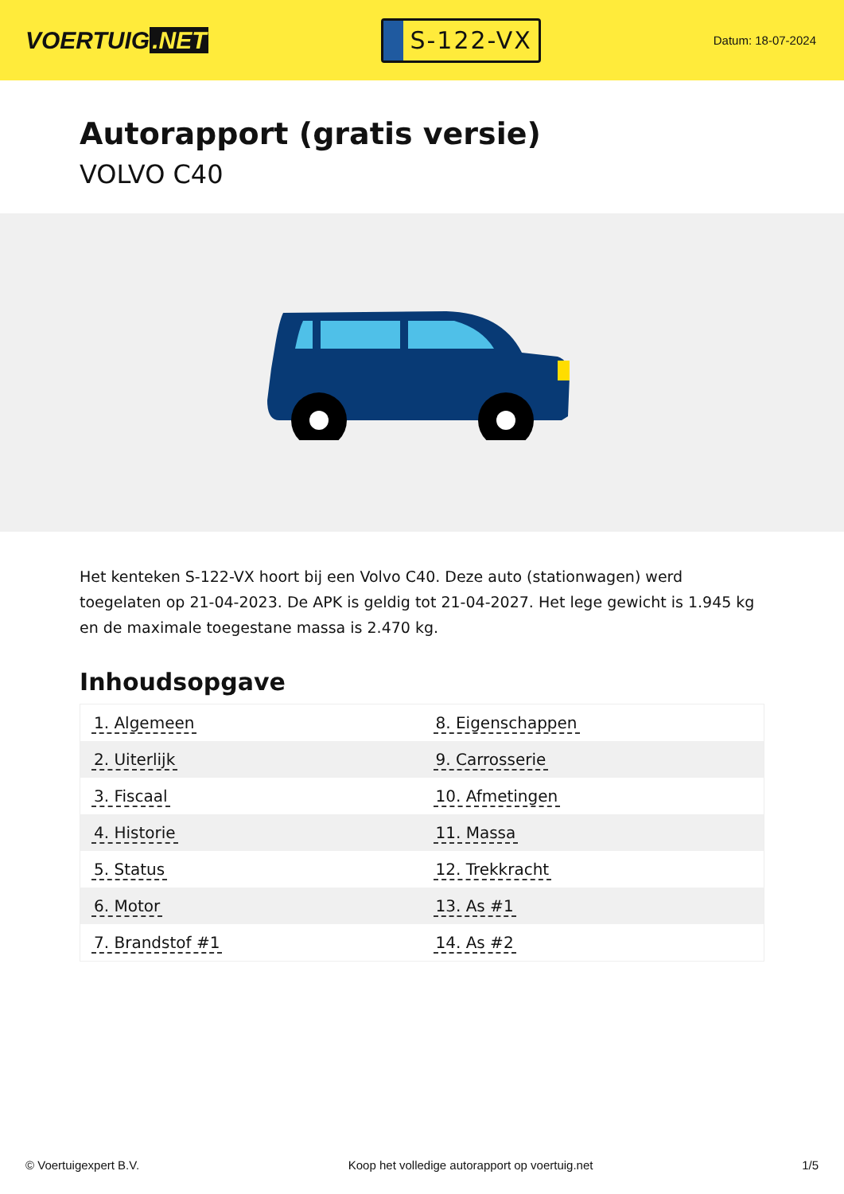VOERTUIG.NET
S-122-VX
Datum: 18-07-2024
Autorapport (gratis versie)
VOLVO C40
Het kenteken S-122-VX hoort bij een Volvo C40. Deze auto (stationwagen) werd toegelaten op 21-04-2023. De APK is geldig tot 21-04-2027. Het lege gewicht is 1.945 kg en de maximale toegestane massa is 2.470 kg.
Inhoudsopgave
| 1. Algemeen | 8. Eigenschappen |
| 2. Uiterlijk | 9. Carrosserie |
| 3. Fiscaal | 10. Afmetingen |
| 4. Historie | 11. Massa |
| 5. Status | 12. Trekkracht |
| 6. Motor | 13. As #1 |
| 7. Brandstof #1 | 14. As #2 |
© Voertuigexpert B.V. Koop het volledige autorapport op voertuig.net 1/5